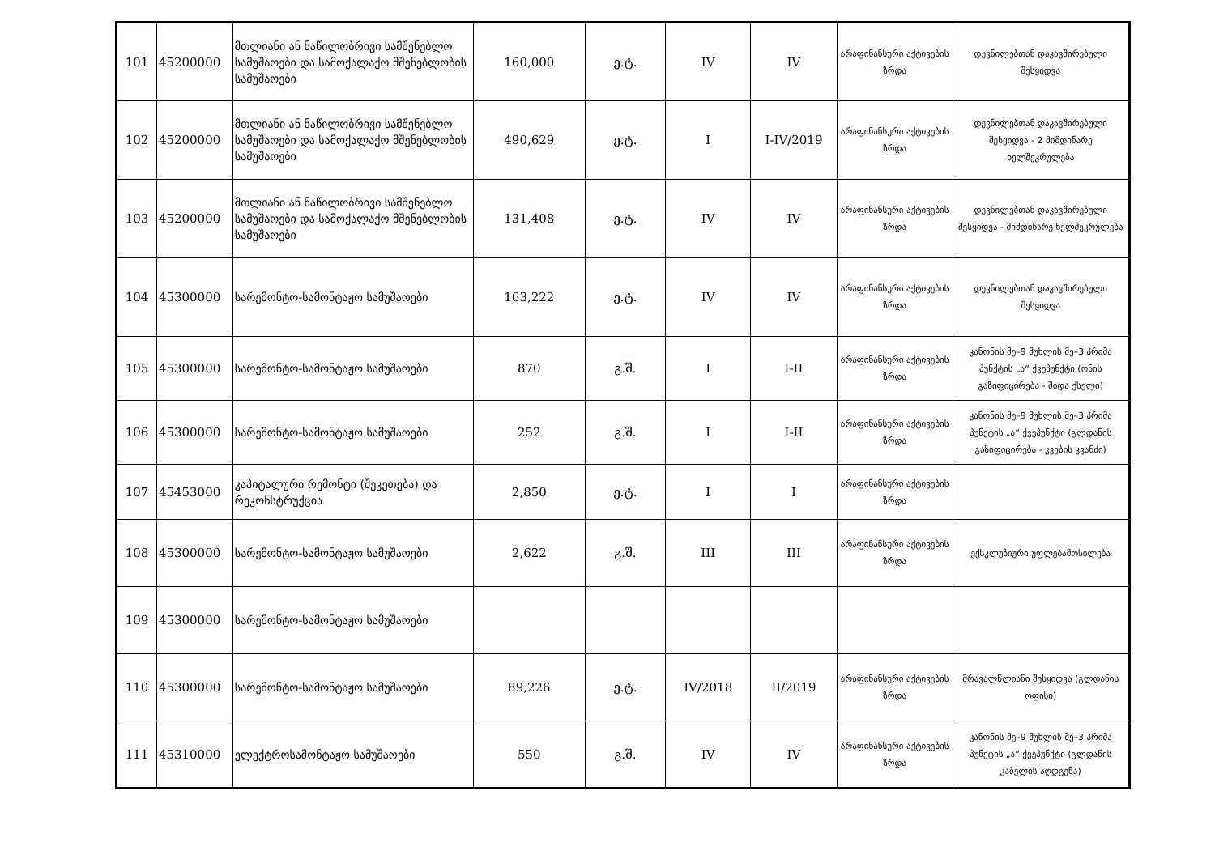| 101 | 45200000 | მთლიანი ან ნაწილობრივი სამშენებლო სამუშაოები და სამოქალაქო მშენებლობის სამუშაოები | 160,000 | ე.ტ. | IV | IV | არაფინანსური აქტივების ზრდა | დევნილებთან დაკავშირებული შესყიდვა |
| 102 | 45200000 | მთლიანი ან ნაწილობრივი სამშენებლო სამუშაოები და სამოქალაქო მშენებლობის სამუშაოები | 490,629 | ე.ტ. | I | I-IV/2019 | არაფინანსური აქტივების ზრდა | დევნილებთან დაკავშირებული შესყიდვა - 2 მიმდინარე ხელშეკრულება |
| 103 | 45200000 | მთლიანი ან ნაწილობრივი სამშენებლო სამუშაოები და სამოქალაქო მშენებლობის სამუშაოები | 131,408 | ე.ტ. | IV | IV | არაფინანსური აქტივების ზრდა | დევნილებთან დაკავშირებული შესყიდვა - მიმდინარე ხელშეკრულება |
| 104 | 45300000 | სარემონტო-სამონტაჟო სამუშაოები | 163,222 | ე.ტ. | IV | IV | არაფინანსური აქტივების ზრდა | დევნილებთან დაკავშირებული შესყიდვა |
| 105 | 45300000 | სარემონტო-სამონტაჟო სამუშაოები | 870 | გ.შ. | I | I-II | არაფინანსური აქტივების ზრდა | კანონის მე–9 მუხლის მე–3 პრიმა პუნქტის „ა“ ქვეპუნქტი (ონის გაზიფიცირება - შიდა ქსელი) |
| 106 | 45300000 | სარემონტო-სამონტაჟო სამუშაოები | 252 | გ.შ. | I | I-II | არაფინანსური აქტივების ზრდა | კანონის მე–9 მუხლის მე–3 პრიმა პუნქტის „ა“ ქვეპუნქტი (გლდანის გაზიფიცირება - კვების კვანძი) |
| 107 | 45453000 | კაპიტალური რემონტი (შეკეთება) და რეკონსტრუქცია | 2,850 | ე.ტ. | I | I | არაფინანსური აქტივების ზრდა | |
| 108 | 45300000 | სარემონტო-სამონტაჟო სამუშაოები | 2,622 | გ.შ. | III | III | არაფინანსური აქტივების ზრდა | ექსკლუზიური უფლებამოსილება |
| 109 | 45300000 | სარემონტო-სამონტაჟო სამუშაოები | | | | | | |
| 110 | 45300000 | სარემონტო-სამონტაჟო სამუშაოები | 89,226 | ე.ტ. | IV/2018 | II/2019 | არაფინანსური აქტივების ზრდა | მრავალწლიანი შესყიდვა (გლდანის ოფისი) |
| 111 | 45310000 | ელექტროსამონტაჟო სამუშაოები | 550 | გ.შ. | IV | IV | არაფინანსური აქტივების ზრდა | კანონის მე–9 მუხლის მე–3 პრიმა პუნქტის „ა“ ქვეპუნქტი (გლდანის კაბელის აღდგენა) |